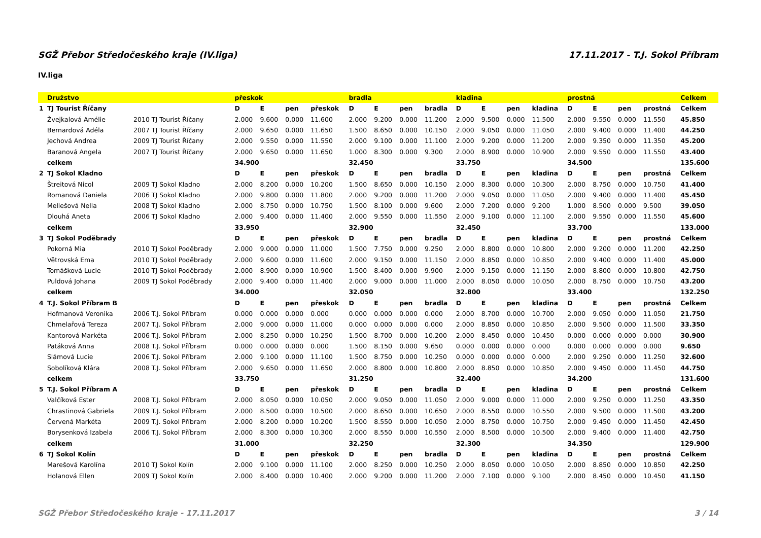SGŽ Přebor Středočeského kraje (IV.liga) 17.11.2017 - T.J. Sokol Příbram
IV.liga
| | Družstvo | | přeskok | | | | bradla | | | | kladina | | | | prostná | | | | Celkem |
| --- | --- | --- | --- | --- | --- | --- | --- | --- | --- | --- | --- | --- | --- | --- | --- | --- | --- | --- | --- |
| 1 | TJ Tourist Říčany | | D | E | pen | přeskok | D | E | pen | bradla | D | E | pen | kladina | D | E | pen | prostná | Celkem |
| | Žvejkalová Amélie | 2010 TJ Tourist Říčany | 2.000 | 9.600 | 0.000 | 11.600 | 2.000 | 9.200 | 0.000 | 11.200 | 2.000 | 9.500 | 0.000 | 11.500 | 2.000 | 9.550 | 0.000 | 11.550 | 45.850 |
| | Bernardová Adéla | 2007 TJ Tourist Říčany | 2.000 | 9.650 | 0.000 | 11.650 | 1.500 | 8.650 | 0.000 | 10.150 | 2.000 | 9.050 | 0.000 | 11.050 | 2.000 | 9.400 | 0.000 | 11.400 | 44.250 |
| | Jechová Andrea | 2009 TJ Tourist Říčany | 2.000 | 9.550 | 0.000 | 11.550 | 2.000 | 9.100 | 0.000 | 11.100 | 2.000 | 9.200 | 0.000 | 11.200 | 2.000 | 9.350 | 0.000 | 11.350 | 45.200 |
| | Baranová Angela | 2007 TJ Tourist Říčany | 2.000 | 9.650 | 0.000 | 11.650 | 1.000 | 8.300 | 0.000 | 9.300 | 2.000 | 8.900 | 0.000 | 10.900 | 2.000 | 9.550 | 0.000 | 11.550 | 43.400 |
| | celkem | | 34.900 | | | | 32.450 | | | | 33.750 | | | | 34.500 | | | | 135.600 |
| 2 | TJ Sokol Kladno | | D | E | pen | přeskok | D | E | pen | bradla | D | E | pen | kladina | D | E | pen | prostná | Celkem |
| | Štreitová Nicol | 2009 TJ Sokol Kladno | 2.000 | 8.200 | 0.000 | 10.200 | 1.500 | 8.650 | 0.000 | 10.150 | 2.000 | 8.300 | 0.000 | 10.300 | 2.000 | 8.750 | 0.000 | 10.750 | 41.400 |
| | Romanová Daniela | 2006 TJ Sokol Kladno | 2.000 | 9.800 | 0.000 | 11.800 | 2.000 | 9.200 | 0.000 | 11.200 | 2.000 | 9.050 | 0.000 | 11.050 | 2.000 | 9.400 | 0.000 | 11.400 | 45.450 |
| | Mellešová Nella | 2008 TJ Sokol Kladno | 2.000 | 8.750 | 0.000 | 10.750 | 1.500 | 8.100 | 0.000 | 9.600 | 2.000 | 7.200 | 0.000 | 9.200 | 1.000 | 8.500 | 0.000 | 9.500 | 39.050 |
| | Dlouhá Aneta | 2006 TJ Sokol Kladno | 2.000 | 9.400 | 0.000 | 11.400 | 2.000 | 9.550 | 0.000 | 11.550 | 2.000 | 9.100 | 0.000 | 11.100 | 2.000 | 9.550 | 0.000 | 11.550 | 45.600 |
| | celkem | | 33.950 | | | | 32.900 | | | | 32.450 | | | | 33.700 | | | | 133.000 |
| 3 | TJ Sokol Poděbrady | | D | E | pen | přeskok | D | E | pen | bradla | D | E | pen | kladina | D | E | pen | prostná | Celkem |
| | Pokorná Mia | 2010 TJ Sokol Poděbrady | 2.000 | 9.000 | 0.000 | 11.000 | 1.500 | 7.750 | 0.000 | 9.250 | 2.000 | 8.800 | 0.000 | 10.800 | 2.000 | 9.200 | 0.000 | 11.200 | 42.250 |
| | Větrovská Ema | 2010 TJ Sokol Poděbrady | 2.000 | 9.600 | 0.000 | 11.600 | 2.000 | 9.150 | 0.000 | 11.150 | 2.000 | 8.850 | 0.000 | 10.850 | 2.000 | 9.400 | 0.000 | 11.400 | 45.000 |
| | Tomášková Lucie | 2010 TJ Sokol Poděbrady | 2.000 | 8.900 | 0.000 | 10.900 | 1.500 | 8.400 | 0.000 | 9.900 | 2.000 | 9.150 | 0.000 | 11.150 | 2.000 | 8.800 | 0.000 | 10.800 | 42.750 |
| | Puldová Johana | 2009 TJ Sokol Poděbrady | 2.000 | 9.400 | 0.000 | 11.400 | 2.000 | 9.000 | 0.000 | 11.000 | 2.000 | 8.050 | 0.000 | 10.050 | 2.000 | 8.750 | 0.000 | 10.750 | 43.200 |
| | celkem | | 34.000 | | | | 32.050 | | | | 32.800 | | | | 33.400 | | | | 132.250 |
| 4 | T.J. Sokol Příbram B | | D | E | pen | přeskok | D | E | pen | bradla | D | E | pen | kladina | D | E | pen | prostná | Celkem |
| | Hofmanová Veronika | 2006 T.J. Sokol Příbram | 0.000 | 0.000 | 0.000 | 0.000 | 0.000 | 0.000 | 0.000 | 0.000 | 2.000 | 8.700 | 0.000 | 10.700 | 2.000 | 9.050 | 0.000 | 11.050 | 21.750 |
| | Chmelařová Tereza | 2007 T.J. Sokol Příbram | 2.000 | 9.000 | 0.000 | 11.000 | 0.000 | 0.000 | 0.000 | 0.000 | 2.000 | 8.850 | 0.000 | 10.850 | 2.000 | 9.500 | 0.000 | 11.500 | 33.350 |
| | Kantorová Markéta | 2006 T.J. Sokol Příbram | 2.000 | 8.250 | 0.000 | 10.250 | 1.500 | 8.700 | 0.000 | 10.200 | 2.000 | 8.450 | 0.000 | 10.450 | 0.000 | 0.000 | 0.000 | 0.000 | 30.900 |
| | Patáková Anna | 2008 T.J. Sokol Příbram | 0.000 | 0.000 | 0.000 | 0.000 | 1.500 | 8.150 | 0.000 | 9.650 | 0.000 | 0.000 | 0.000 | 0.000 | 0.000 | 0.000 | 0.000 | 0.000 | 9.650 |
| | Slámová Lucie | 2006 T.J. Sokol Příbram | 2.000 | 9.100 | 0.000 | 11.100 | 1.500 | 8.750 | 0.000 | 10.250 | 0.000 | 0.000 | 0.000 | 0.000 | 2.000 | 9.250 | 0.000 | 11.250 | 32.600 |
| | Sobolíková Klára | 2008 T.J. Sokol Příbram | 2.000 | 9.650 | 0.000 | 11.650 | 2.000 | 8.800 | 0.000 | 10.800 | 2.000 | 8.850 | 0.000 | 10.850 | 2.000 | 9.450 | 0.000 | 11.450 | 44.750 |
| | celkem | | 33.750 | | | | 31.250 | | | | 32.400 | | | | 34.200 | | | | 131.600 |
| 5 | T.J. Sokol Příbram A | | D | E | pen | přeskok | D | E | pen | bradla | D | E | pen | kladina | D | E | pen | prostná | Celkem |
| | Valčíková Ester | 2008 T.J. Sokol Příbram | 2.000 | 8.050 | 0.000 | 10.050 | 2.000 | 9.050 | 0.000 | 11.050 | 2.000 | 9.000 | 0.000 | 11.000 | 2.000 | 9.250 | 0.000 | 11.250 | 43.350 |
| | Chrastinová Gabriela | 2009 T.J. Sokol Příbram | 2.000 | 8.500 | 0.000 | 10.500 | 2.000 | 8.650 | 0.000 | 10.650 | 2.000 | 8.550 | 0.000 | 10.550 | 2.000 | 9.500 | 0.000 | 11.500 | 43.200 |
| | Červená Markéta | 2009 T.J. Sokol Příbram | 2.000 | 8.200 | 0.000 | 10.200 | 1.500 | 8.550 | 0.000 | 10.050 | 2.000 | 8.750 | 0.000 | 10.750 | 2.000 | 9.450 | 0.000 | 11.450 | 42.450 |
| | Borysenková Izabela | 2006 T.J. Sokol Příbram | 2.000 | 8.300 | 0.000 | 10.300 | 2.000 | 8.550 | 0.000 | 10.550 | 2.000 | 8.500 | 0.000 | 10.500 | 2.000 | 9.400 | 0.000 | 11.400 | 42.750 |
| | celkem | | 31.000 | | | | 32.250 | | | | 32.300 | | | | 34.350 | | | | 129.900 |
| 6 | TJ Sokol Kolín | | D | E | pen | přeskok | D | E | pen | bradla | D | E | pen | kladina | D | E | pen | prostná | Celkem |
| | Marešová Karolína | 2010 TJ Sokol Kolín | 2.000 | 9.100 | 0.000 | 11.100 | 2.000 | 8.250 | 0.000 | 10.250 | 2.000 | 8.050 | 0.000 | 10.050 | 2.000 | 8.850 | 0.000 | 10.850 | 42.250 |
| | Holanová Ellen | 2009 TJ Sokol Kolín | 2.000 | 8.400 | 0.000 | 10.400 | 2.000 | 9.200 | 0.000 | 11.200 | 2.000 | 7.100 | 0.000 | 9.100 | 2.000 | 8.450 | 0.000 | 10.450 | 41.150 |
SGŽ Přebor Středočeského kraje - 17.11.2017 3 / 14